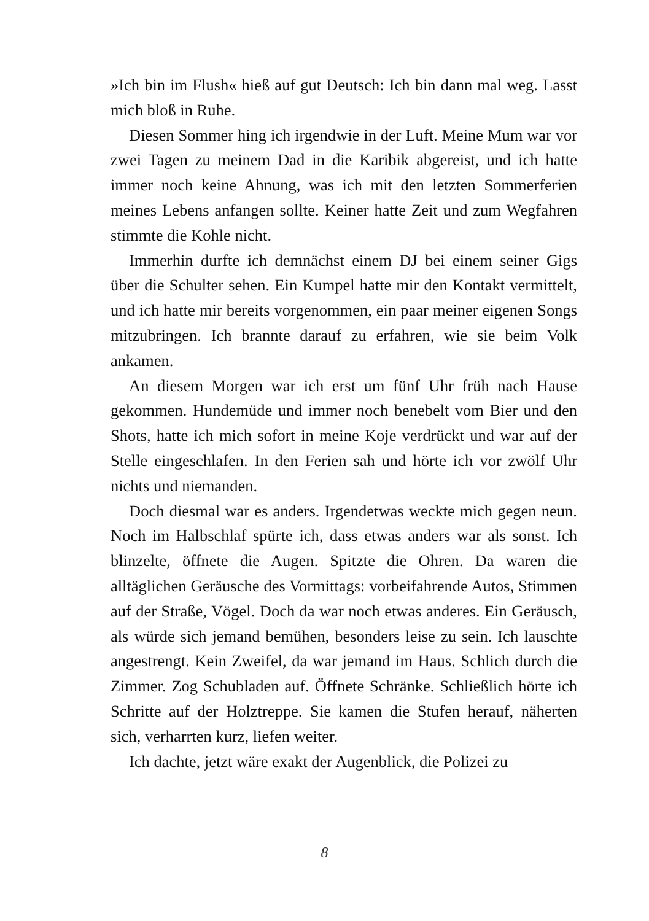»Ich bin im Flush« hieß auf gut Deutsch: Ich bin dann mal weg. Lasst mich bloß in Ruhe.
Diesen Sommer hing ich irgendwie in der Luft. Meine Mum war vor zwei Tagen zu meinem Dad in die Karibik abgereist, und ich hatte immer noch keine Ahnung, was ich mit den letzten Sommerferien meines Lebens anfangen sollte. Keiner hatte Zeit und zum Wegfahren stimmte die Kohle nicht.
Immerhin durfte ich demnächst einem DJ bei einem seiner Gigs über die Schulter sehen. Ein Kumpel hatte mir den Kontakt vermittelt, und ich hatte mir bereits vorgenommen, ein paar meiner eigenen Songs mitzubringen. Ich brannte darauf zu erfahren, wie sie beim Volk ankamen.
An diesem Morgen war ich erst um fünf Uhr früh nach Hause gekommen. Hundemüde und immer noch benebelt vom Bier und den Shots, hatte ich mich sofort in meine Koje verdrückt und war auf der Stelle eingeschlafen. In den Ferien sah und hörte ich vor zwölf Uhr nichts und niemanden.
Doch diesmal war es anders. Irgendetwas weckte mich gegen neun. Noch im Halbschlaf spürte ich, dass etwas anders war als sonst. Ich blinzelte, öffnete die Augen. Spitzte die Ohren. Da waren die alltäglichen Geräusche des Vormittags: vorbeifahrende Autos, Stimmen auf der Straße, Vögel. Doch da war noch etwas anderes. Ein Geräusch, als würde sich jemand bemühen, besonders leise zu sein. Ich lauschte angestrengt. Kein Zweifel, da war jemand im Haus. Schlich durch die Zimmer. Zog Schubladen auf. Öffnete Schränke. Schließlich hörte ich Schritte auf der Holztreppe. Sie kamen die Stufen herauf, näherten sich, verharrten kurz, liefen weiter.
Ich dachte, jetzt wäre exakt der Augenblick, die Polizei zu
8